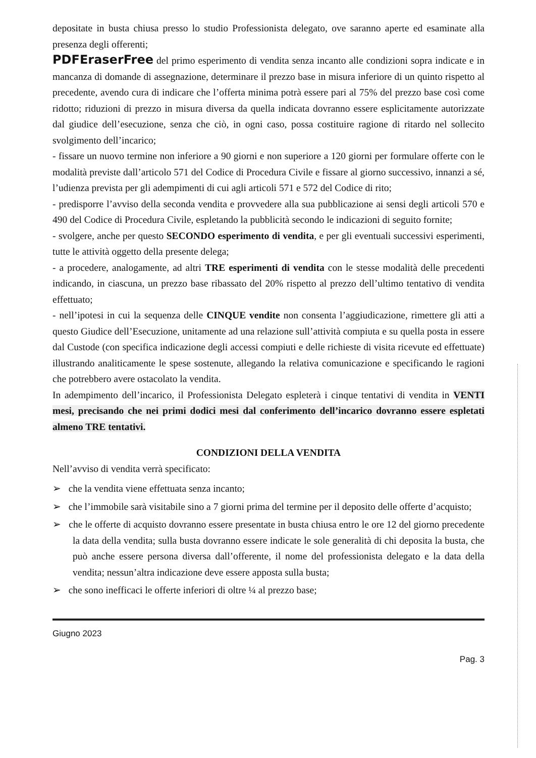depositate in busta chiusa presso lo studio Professionista delegato, ove saranno aperte ed esaminate alla presenza degli offerenti;
PDFEraserFree del primo esperimento di vendita senza incanto alle condizioni sopra indicate e in mancanza di domande di assegnazione, determinare il prezzo base in misura inferiore di un quinto rispetto al precedente, avendo cura di indicare che l’offerta minima potrà essere pari al 75% del prezzo base così come ridotto; riduzioni di prezzo in misura diversa da quella indicata dovranno essere esplicitamente autorizzate dal giudice dell’esecuzione, senza che ciò, in ogni caso, possa costituire ragione di ritardo nel sollecito svolgimento dell’incarico;
- fissare un nuovo termine non inferiore a 90 giorni e non superiore a 120 giorni per formulare offerte con le modalità previste dall’articolo 571 del Codice di Procedura Civile e fissare al giorno successivo, innanzi a sé, l’udienza prevista per gli adempimenti di cui agli articoli 571 e 572 del Codice di rito;
- predisporre l’avviso della seconda vendita e provvedere alla sua pubblicazione ai sensi degli articoli 570 e 490 del Codice di Procedura Civile, espletando la pubblicità secondo le indicazioni di seguito fornite;
- svolgere, anche per questo SECONDO esperimento di vendita, e per gli eventuali successivi esperimenti, tutte le attività oggetto della presente delega;
- a procedere, analogamente, ad altri TRE esperimenti di vendita con le stesse modalità delle precedenti indicando, in ciascuna, un prezzo base ribassato del 20% rispetto al prezzo dell’ultimo tentativo di vendita effettuato;
- nell’ipotesi in cui la sequenza delle CINQUE vendite non consenta l’aggiudicazione, rimettere gli atti a questo Giudice dell’Esecuzione, unitamente ad una relazione sull’attività compiuta e su quella posta in essere dal Custode (con specifica indicazione degli accessi compiuti e delle richieste di visita ricevute ed effettuate) illustrando analiticamente le spese sostenute, allegando la relativa comunicazione e specificando le ragioni che potrebbero avere ostacolato la vendita.
In adempimento dell’incarico, il Professionista Delegato espleterà i cinque tentativi di vendita in VENTI mesi, precisando che nei primi dodici mesi dal conferimento dell’incarico dovranno essere espletati almeno TRE tentativi.
CONDIZIONI DELLA VENDITA
Nell’avviso di vendita verrà specificato:
➢ che la vendita viene effettuata senza incanto;
➢ che l’immobile sarà visitabile sino a 7 giorni prima del termine per il deposito delle offerte d’acquisto;
➢ che le offerte di acquisto dovranno essere presentate in busta chiusa entro le ore 12 del giorno precedente la data della vendita; sulla busta dovranno essere indicate le sole generalità di chi deposita la busta, che può anche essere persona diversa dall’offerente, il nome del professionista delegato e la data della vendita; nessun’altra indicazione deve essere apposta sulla busta;
➢ che sono inefficaci le offerte inferiori di oltre ¼ al prezzo base;
Giugno 2023
Pag. 3